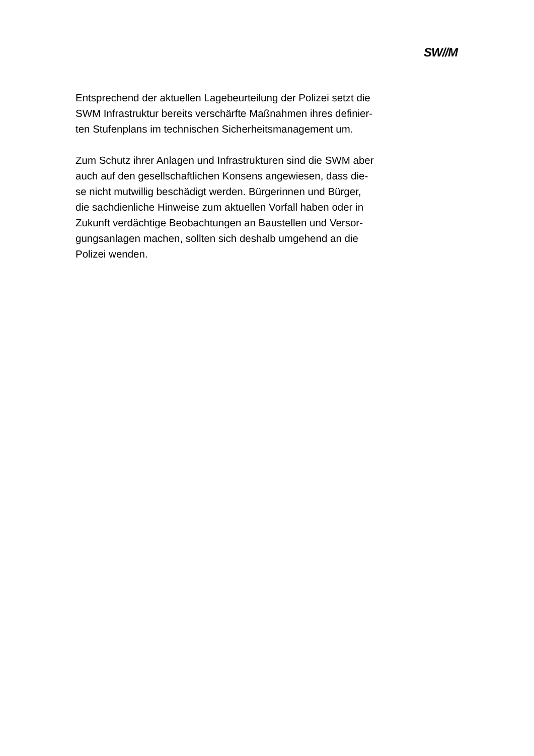SW//M
Entsprechend der aktuellen Lagebeurteilung der Polizei setzt die
SWM Infrastruktur bereits verschärfte Maßnahmen ihres definier-
ten Stufenplans im technischen Sicherheitsmanagement um.
Zum Schutz ihrer Anlagen und Infrastrukturen sind die SWM aber
auch auf den gesellschaftlichen Konsens angewiesen, dass die-
se nicht mutwillig beschädigt werden. Bürgerinnen und Bürger,
die sachdienliche Hinweise zum aktuellen Vorfall haben oder in
Zukunft verdächtige Beobachtungen an Baustellen und Versor-
gungsanlagen machen, sollten sich deshalb umgehend an die
Polizei wenden.